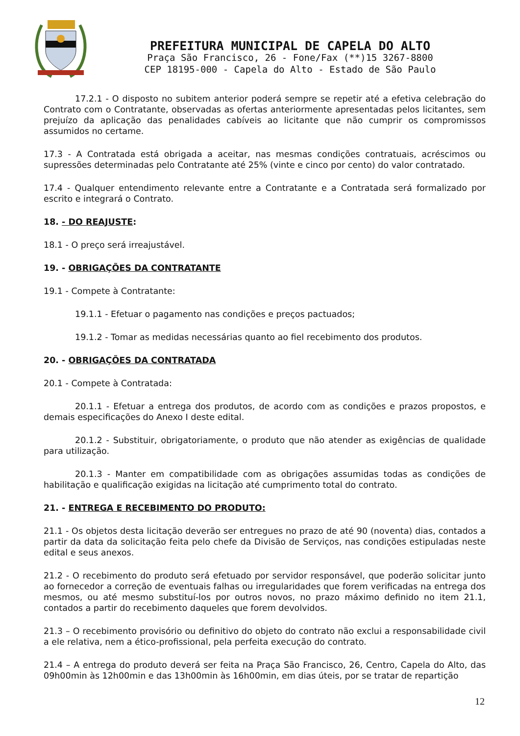PREFEITURA MUNICIPAL DE CAPELA DO ALTO
Praça São Francisco, 26 - Fone/Fax (**)15 3267-8800
CEP 18195-000 - Capela do Alto - Estado de São Paulo
17.2.1 - O disposto no subitem anterior poderá sempre se repetir até a efetiva celebração do Contrato com o Contratante, observadas as ofertas anteriormente apresentadas pelos licitantes, sem prejuízo da aplicação das penalidades cabíveis ao licitante que não cumprir os compromissos assumidos no certame.
17.3 - A Contratada está obrigada a aceitar, nas mesmas condições contratuais, acréscimos ou supressões determinadas pelo Contratante até 25% (vinte e cinco por cento) do valor contratado.
17.4 - Qualquer entendimento relevante entre a Contratante e a Contratada será formalizado por escrito e integrará o Contrato.
18. - DO REAJUSTE:
18.1 - O preço será irreajustável.
19. - OBRIGAÇÕES DA CONTRATANTE
19.1 - Compete à Contratante:
19.1.1 - Efetuar o pagamento nas condições e preços pactuados;
19.1.2 - Tomar as medidas necessárias quanto ao fiel recebimento dos produtos.
20. - OBRIGAÇÕES DA CONTRATADA
20.1 - Compete à Contratada:
20.1.1 - Efetuar a entrega dos produtos, de acordo com as condições e prazos propostos, e demais especificações do Anexo I deste edital.
20.1.2 - Substituir, obrigatoriamente, o produto que não atender as exigências de qualidade para utilização.
20.1.3 - Manter em compatibilidade com as obrigações assumidas todas as condições de habilitação e qualificação exigidas na licitação até cumprimento total do contrato.
21. - ENTREGA E RECEBIMENTO DO PRODUTO:
21.1 - Os objetos desta licitação deverão ser entregues no prazo de até 90 (noventa) dias, contados a partir da data da solicitação feita pelo chefe da Divisão de Serviços, nas condições estipuladas neste edital e seus anexos.
21.2 - O recebimento do produto será efetuado por servidor responsável, que poderão solicitar junto ao fornecedor a correção de eventuais falhas ou irregularidades que forem verificadas na entrega dos mesmos, ou até mesmo substituí-los por outros novos, no prazo máximo definido no item 21.1, contados a partir do recebimento daqueles que forem devolvidos.
21.3 – O recebimento provisório ou definitivo do objeto do contrato não exclui a responsabilidade civil a ele relativa, nem a ético-profissional, pela perfeita execução do contrato.
21.4 – A entrega do produto deverá ser feita na Praça São Francisco, 26, Centro, Capela do Alto, das 09h00min às 12h00min e das 13h00min às 16h00min, em dias úteis, por se tratar de repartição
12